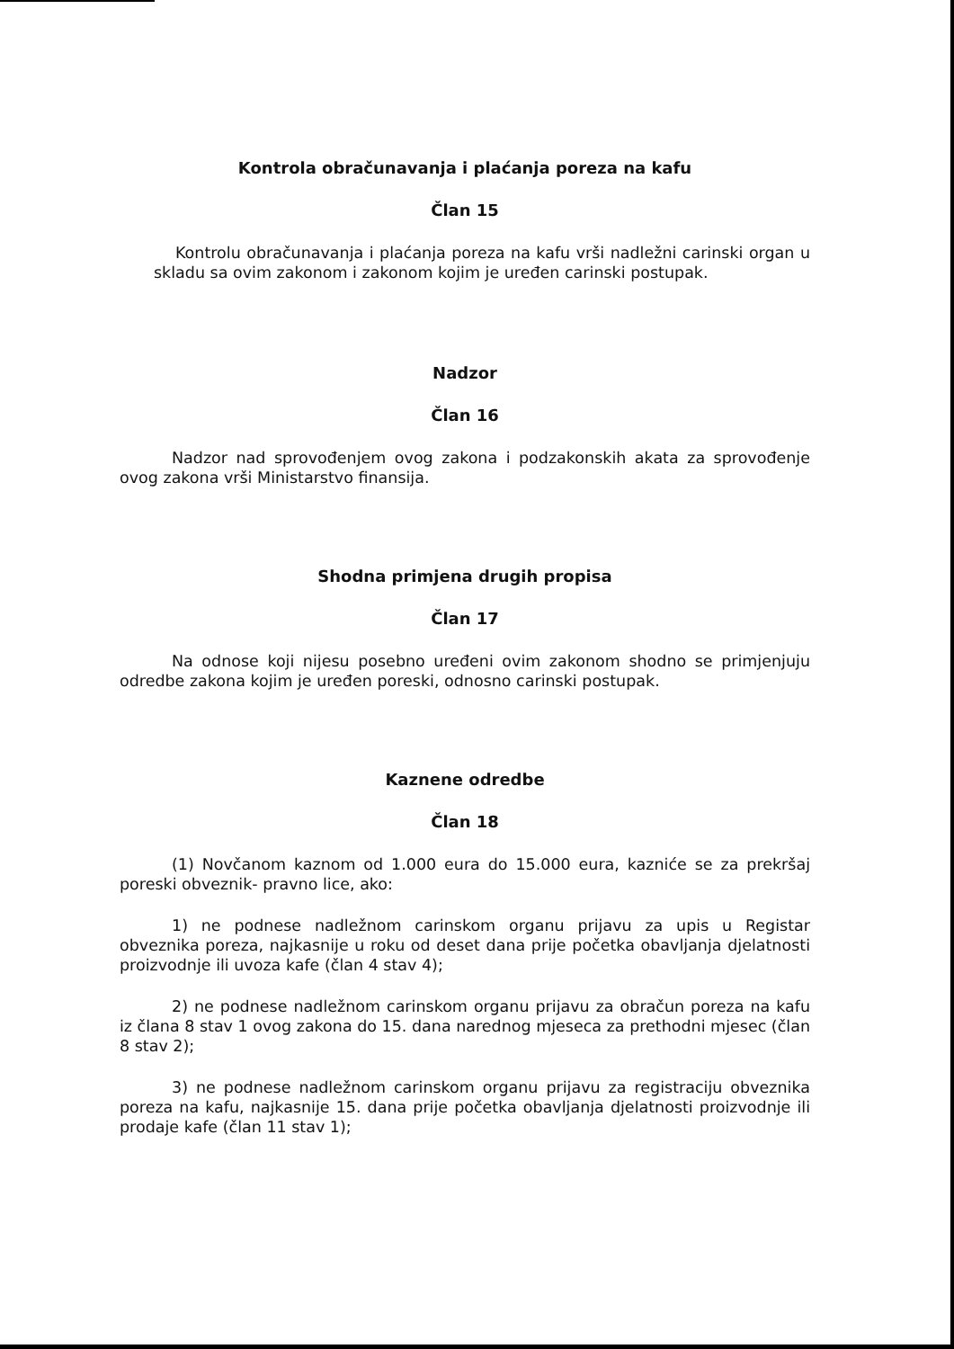Kontrola obračunavanja i plaćanja poreza na kafu
Član 15
Kontrolu obračunavanja i plaćanja poreza na kafu vrši nadležni carinski organ u skladu sa ovim zakonom i zakonom kojim je uređen carinski postupak.
Nadzor
Član 16
Nadzor nad sprovođenjem ovog zakona i podzakonskih akata za sprovođenje ovog zakona vrši Ministarstvo finansija.
Shodna primjena drugih propisa
Član 17
Na odnose koji nijesu posebno uređeni ovim zakonom shodno se primjenjuju odredbe zakona kojim je uređen poreski, odnosno carinski postupak.
Kaznene odredbe
Član 18
(1) Novčanom kaznom od 1.000 eura do 15.000 eura, kazniće se za prekršaj poreski obveznik- pravno lice, ako:
1) ne podnese nadležnom carinskom organu prijavu za upis u Registar obveznika poreza, najkasnije u roku od deset dana prije početka obavljanja djelatnosti proizvodnje ili uvoza kafe (član 4 stav 4);
2) ne podnese nadležnom carinskom organu prijavu za obračun poreza na kafu iz člana 8 stav 1 ovog zakona do 15. dana narednog mjeseca za prethodni mjesec (član 8 stav 2);
3) ne podnese nadležnom carinskom organu prijavu za registraciju obveznika poreza na kafu, najkasnije 15. dana prije početka obavljanja djelatnosti proizvodnje ili prodaje kafe (član 11 stav 1);